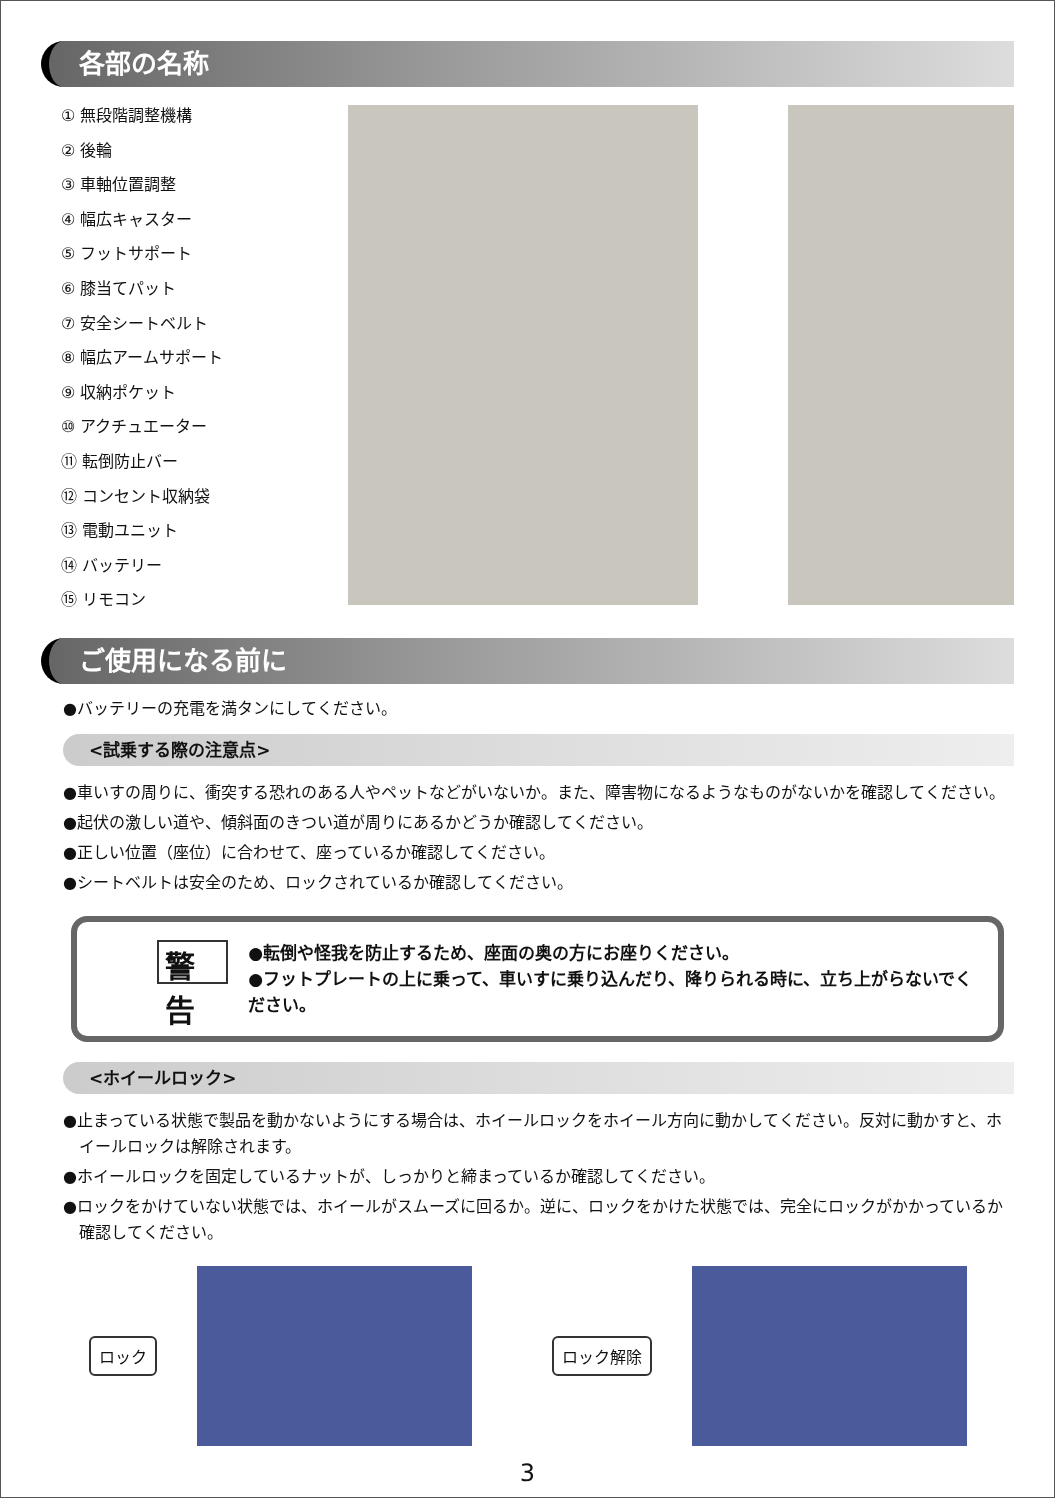各部の名称
① 無段階調整機構
② 後輪
③ 車軸位置調整
④ 幅広キャスター
⑤ フットサポート
⑥ 膝当てパット
⑦ 安全シートベルト
⑧ 幅広アームサポート
⑨ 収納ポケット
⑩ アクチュエーター
⑪ 転倒防止バー
⑫ コンセント収納袋
⑬ 電動ユニット
⑭ バッテリー
⑮ リモコン
ご使用になる前に
●バッテリーの充電を満タンにしてください。
<試乗する際の注意点>
●車いすの周りに、衝突する恐れのある人やペットなどがいないか。また、障害物になるようなものがないかを確認してください。
●起伏の激しい道や、傾斜面のきつい道が周りにあるかどうか確認してください。
●正しい位置（座位）に合わせて、座っているか確認してください。
●シートベルトは安全のため、ロックされているか確認してください。
警告
●転倒や怪我を防止するため、座面の奥の方にお座りください。
●フットプレートの上に乗って、車いすに乗り込んだり、降りられる時に、立ち上がらないでください。
<ホイールロック>
●止まっている状態で製品を動かないようにする場合は、ホイールロックをホイール方向に動かしてください。反対に動かすと、ホイールロックは解除されます。
●ホイールロックを固定しているナットが、しっかりと締まっているか確認してください。
●ロックをかけていない状態では、ホイールがスムーズに回るか。逆に、ロックをかけた状態では、完全にロックがかかっているか確認してください。
ロック ロック解除
3